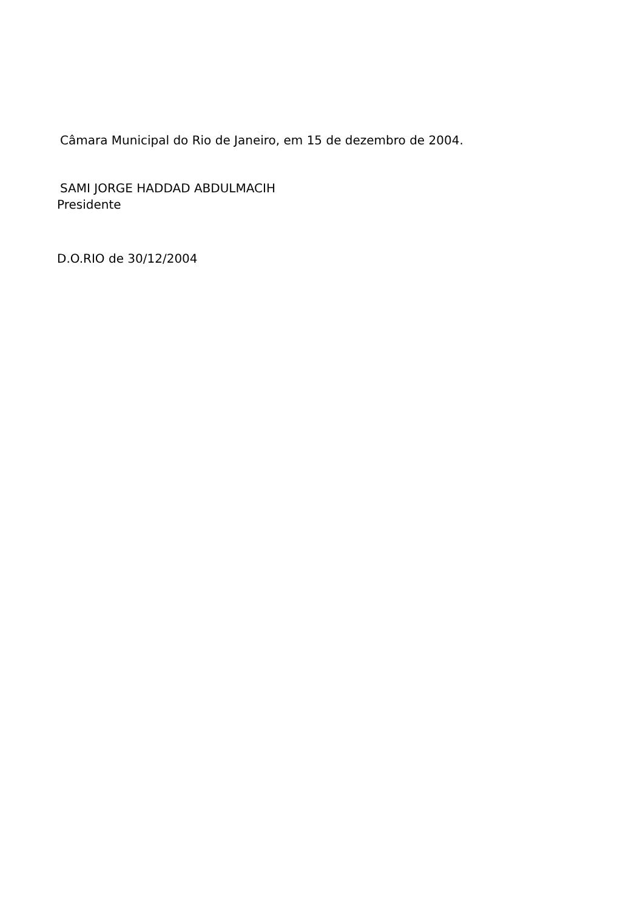Câmara Municipal do Rio de Janeiro, em 15 de dezembro de 2004.
SAMI JORGE HADDAD ABDULMACIH
Presidente
D.O.RIO de 30/12/2004